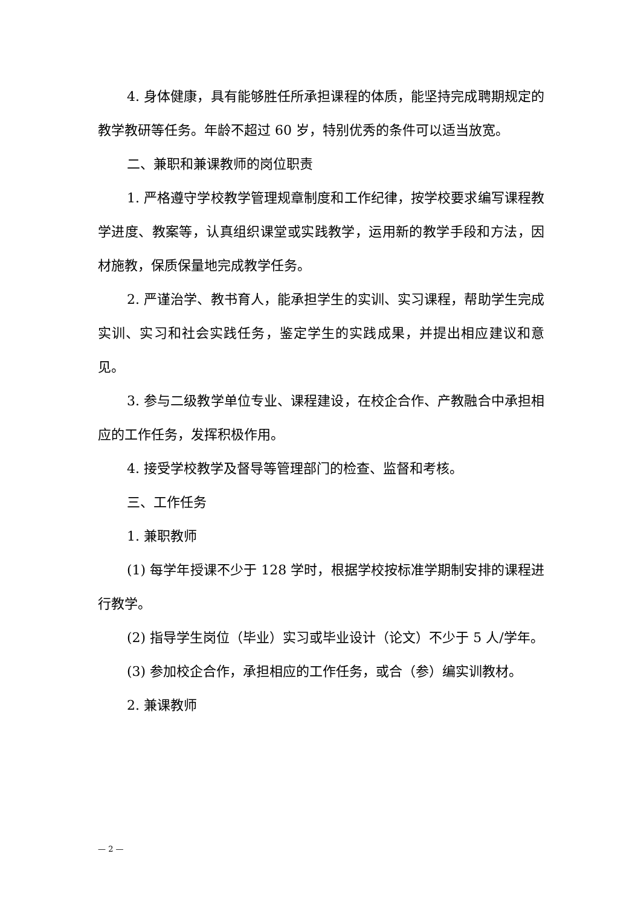4. 身体健康，具有能够胜任所承担课程的体质，能坚持完成聘期规定的教学教研等任务。年龄不超过 60 岁，特别优秀的条件可以适当放宽。
二、兼职和兼课教师的岗位职责
1. 严格遵守学校教学管理规章制度和工作纪律，按学校要求编写课程教学进度、教案等，认真组织课堂或实践教学，运用新的教学手段和方法，因材施教，保质保量地完成教学任务。
2. 严谨治学、教书育人，能承担学生的实训、实习课程，帮助学生完成实训、实习和社会实践任务，鉴定学生的实践成果，并提出相应建议和意见。
3. 参与二级教学单位专业、课程建设，在校企合作、产教融合中承担相应的工作任务，发挥积极作用。
4. 接受学校教学及督导等管理部门的检查、监督和考核。
三、工作任务
1. 兼职教师
(1) 每学年授课不少于 128 学时，根据学校按标准学期制安排的课程进行教学。
(2) 指导学生岗位（毕业）实习或毕业设计（论文）不少于 5 人/学年。
(3) 参加校企合作，承担相应的工作任务，或合（参）编实训教材。
2. 兼课教师
— 2 —